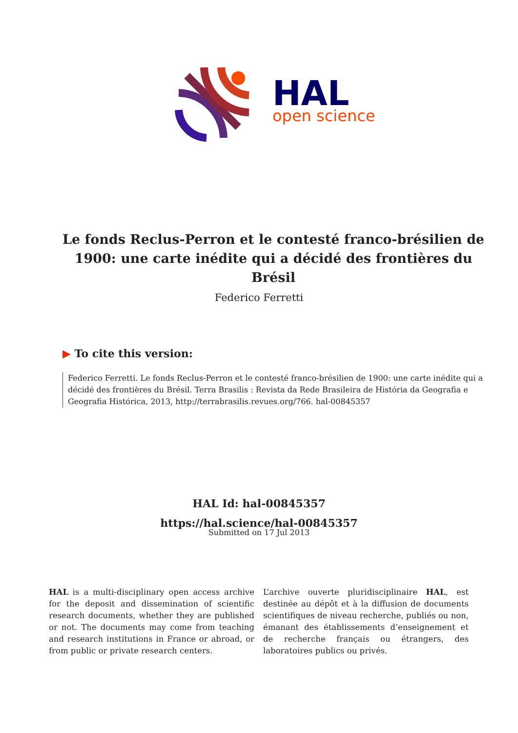HAL
open science
Le fonds Reclus-Perron et le contesté franco-brésilien de 1900: une carte inédite qui a décidé des frontières du Brésil
Federico Ferretti
▶ To cite this version:
Federico Ferretti. Le fonds Reclus-Perron et le contesté franco-brésilien de 1900: une carte inédite qui a décidé des frontières du Brésil. Terra Brasilis : Revista da Rede Brasileira de História da Geografia e Geografia Histórica, 2013, http://terrabrasilis.revues.org/766. hal-00845357
HAL Id: hal-00845357
https://hal.science/hal-00845357
Submitted on 17 Jul 2013
HAL is a multi-disciplinary open access archive for the deposit and dissemination of scientific research documents, whether they are published or not. The documents may come from teaching and research institutions in France or abroad, or from public or private research centers.
L’archive ouverte pluridisciplinaire HAL, est destinée au dépôt et à la diffusion de documents scientifiques de niveau recherche, publiés ou non, émanant des établissements d’enseignement et de recherche français ou étrangers, des laboratoires publics ou privés.